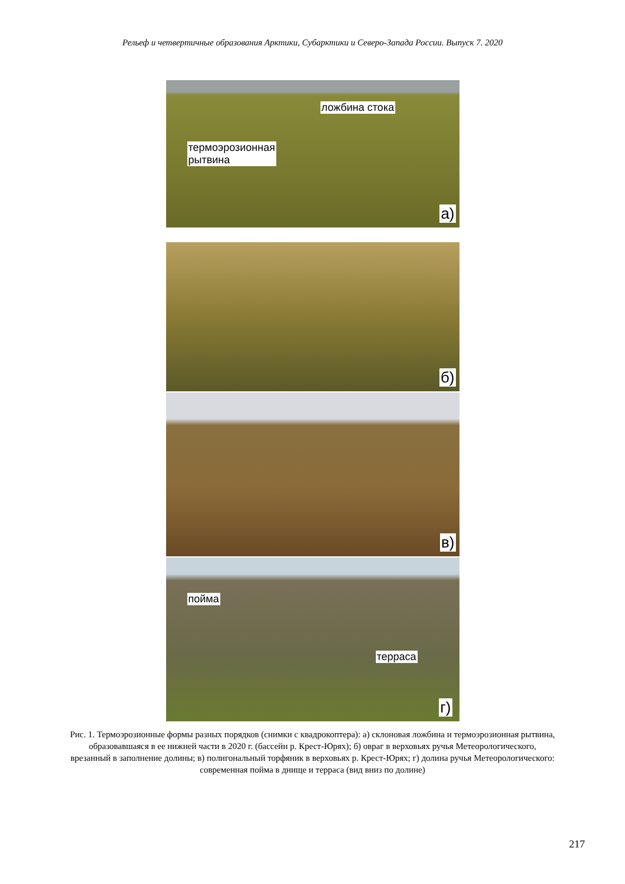Рельеф и четвертичные образования Арктики, Субарктики и Северо-Запада России. Выпуск 7. 2020
ложбина стока
термоэрозионная
рытвина
а)
б)
в)
пойма
терраса
г)
Рис. 1. Термоэрозионные формы разных порядков (снимки с квадрокоптера): а) склоновая ложбина и термоэрозионная рытвина, образовавшаяся в ее нижней части в 2020 г. (бассейн р. Крест-Юрях); б) овраг в верховьях ручья Метеорологического, врезанный в заполнение долины; в) полигональный торфяник в верховьях р. Крест-Юрях; г) долина ручья Метеорологического: современная пойма в днище и терраса (вид вниз по долине)
217